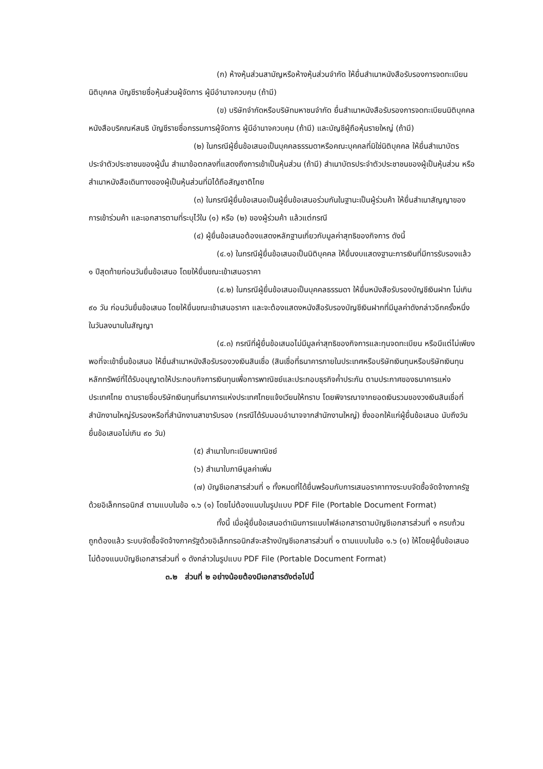(ก) ห้างหุ้นส่วนสามัญหรือห้างหุ้นส่วนจำกัด ให้ยื่นสำเนาหนังสือรับรองการจดทะเบียนนิติบุคคล บัญชีรายชื่อหุ้นส่วนผู้จัดการ ผู้มีอำนาจควบคุม (ถ้ามี)
(ข) บริษัทจำกัดหรือบริษัทมหาชนจำกัด ยื่นสำเนาหนังสือรับรองการจดทะเบียนนิติบุคคล หนังสือบริคณห์สนธิ บัญชีรายชื่อกรรมการผู้จัดการ ผู้มีอำนาจควบคุม (ถ้ามี) และบัญชีผู้ถือหุ้นรายใหญ่ (ถ้ามี)
(๒) ในกรณีผู้ยื่นข้อเสนอเป็นบุคคลธรรมดาหรือคณะบุคคลที่มิใช่นิติบุคคล ให้ยื่นสำเนาบัตรประจำตัวประชาชนของผู้นั้น สำเนาข้อตกลงที่แสดงถึงการเข้าเป็นหุ้นส่วน (ถ้ามี) สำเนาบัตรประจำตัวประชาชนของผู้เป็นหุ้นส่วน หรือสำเนาหนังสือเดินทางของผู้เป็นหุ้นส่วนที่มิได้ถือสัญชาติไทย
(๓) ในกรณีผู้ยื่นข้อเสนอเป็นผู้ยื่นข้อเสนอร่วมกันในฐานะเป็นผู้ร่วมค้า ให้ยื่นสำเนาสัญญาของการเข้าร่วมค้า และเอกสารตามที่ระบุไว้ใน (๑) หรือ (๒) ของผู้ร่วมค้า แล้วแต่กรณี
(๔) ผู้ยื่นข้อเสนอต้องแสดงหลักฐานเกี่ยวกับมูลค่าสุทธิของกิจการ ดังนี้
(๔.๑) ในกรณีผู้ยื่นข้อเสนอเป็นนิติบุคคล ให้ยื่นงบแสดงฐานะการเงินที่มีการรับรองแล้ว ๑ ปีสุดท้ายก่อนวันยื่นข้อเสนอ โดยให้ยื่นขณะเข้าเสนอราคา
(๔.๒) ในกรณีผู้ยื่นข้อเสนอเป็นบุคคลธรรมดา ให้ยื่นหนังสือรับรองบัญชีเงินฝาก ไม่เกิน ๙๐ วัน ก่อนวันยื่นข้อเสนอ โดยให้ยื่นขณะเข้าเสนอราคา และจะต้องแสดงหนังสือรับรองบัญชีเงินฝากที่มีมูลค่าดังกล่าวอีกครั้งหนึ่งในวันลงนามในสัญญา
(๔.๓) กรณีที่ผู้ยื่นข้อเสนอไม่มีมูลค่าสุทธิของกิจการและทุนจดทะเบียน หรือมีแต่ไม่เพียงพอที่จะเข้ายื่นข้อเสนอ ให้ยื่นสำเนาหนังสือรับรองวงเงินสินเชื่อ (สินเชื่อที่ธนาคารภายในประเทศหรือบริษัทเงินทุนหรือบริษัทเงินทุนหลักทรัพย์ที่ได้รับอนุญาตให้ประกอบกิจการเงินทุนเพื่อการพาณิชย์และประกอบธุรกิจค้ำประกัน ตามประกาศของธนาคารแห่งประเทศไทย ตามรายชื่อบริษัทเงินทุนที่ธนาคารแห่งประเทศไทยแจ้งเวียนให้ทราบ โดยพิจารณาจากยอดเงินรวมของวงเงินสินเชื่อที่สำนักงานใหญ่รับรองหรือที่สำนักงานสาขารับรอง (กรณีได้รับมอบอำนาจจากสำนักงานใหญ่) ซึ่งออกให้แก่ผู้ยื่นข้อเสนอ นับถึงวันยื่นข้อเสนอไม่เกิน ๙๐ วัน)
(๕) สำเนาใบทะเบียนพาณิชย์
(๖) สำเนาใบภาษีมูลค่าเพิ่ม
(๗) บัญชีเอกสารส่วนที่ ๑ ทั้งหมดที่ได้ยื่นพร้อมกับการเสนอราคาทางระบบจัดซื้อจัดจ้างภาครัฐด้วยอิเล็กทรอนิกส์ ตามแบบในข้อ ๑.๖ (๑) โดยไม่ต้องแนบในรูปแบบ PDF File (Portable Document Format)
ทั้งนี้ เมื่อผู้ยื่นข้อเสนอดำเนินการแนบไฟล์เอกสารตามบัญชีเอกสารส่วนที่ ๑ ครบถ้วน ถูกต้องแล้ว ระบบจัดซื้อจัดจ้างภาครัฐด้วยอิเล็กทรอนิกส์จะสร้างบัญชีเอกสารส่วนที่ ๑ ตามแบบในข้อ ๑.๖ (๑) ให้โดยผู้ยื่นข้อเสนอไม่ต้องแนบบัญชีเอกสารส่วนที่ ๑ ดังกล่าวในรูปแบบ PDF File (Portable Document Format)
๓.๒ ส่วนที่ ๒ อย่างน้อยต้องมีเอกสารดังต่อไปนี้